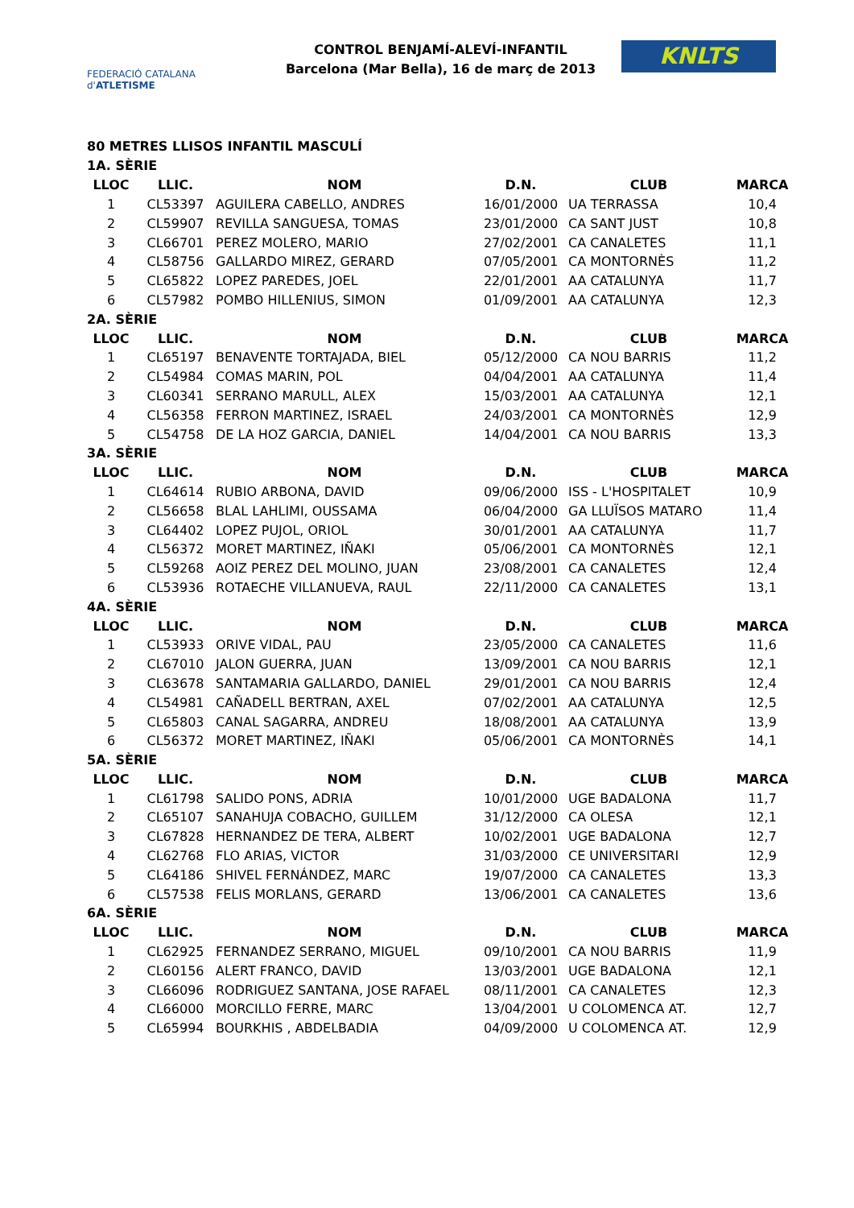FEDERACIÓ CATALANA d'ATLETISME
CONTROL BENJAMÍ-ALEVÍ-INFANTIL
Barcelona (Mar Bella), 16 de març de 2013
KNLTS
80 METRES LLISOS INFANTIL MASCULÍ
| 1A. SÈRIE | | | | | |
| LLOC | LLIC. | NOM | D.N. | CLUB | MARCA |
| 1 | CL53397 | AGUILERA CABELLO, ANDRES | 16/01/2000 | UA TERRASSA | 10,4 |
| 2 | CL59907 | REVILLA SANGUESA, TOMAS | 23/01/2000 | CA SANT JUST | 10,8 |
| 3 | CL66701 | PEREZ MOLERO, MARIO | 27/02/2001 | CA CANALETES | 11,1 |
| 4 | CL58756 | GALLARDO MIREZ, GERARD | 07/05/2001 | CA MONTORNÈS | 11,2 |
| 5 | CL65822 | LOPEZ PAREDES, JOEL | 22/01/2001 | AA CATALUNYA | 11,7 |
| 6 | CL57982 | POMBO HILLENIUS, SIMON | 01/09/2001 | AA CATALUNYA | 12,3 |
| 2A. SÈRIE | | | | | |
| LLOC | LLIC. | NOM | D.N. | CLUB | MARCA |
| 1 | CL65197 | BENAVENTE TORTAJADA, BIEL | 05/12/2000 | CA NOU BARRIS | 11,2 |
| 2 | CL54984 | COMAS MARIN, POL | 04/04/2001 | AA CATALUNYA | 11,4 |
| 3 | CL60341 | SERRANO MARULL, ALEX | 15/03/2001 | AA CATALUNYA | 12,1 |
| 4 | CL56358 | FERRON MARTINEZ, ISRAEL | 24/03/2001 | CA MONTORNÈS | 12,9 |
| 5 | CL54758 | DE LA HOZ GARCIA, DANIEL | 14/04/2001 | CA NOU BARRIS | 13,3 |
| 3A. SÈRIE | | | | | |
| LLOC | LLIC. | NOM | D.N. | CLUB | MARCA |
| 1 | CL64614 | RUBIO ARBONA, DAVID | 09/06/2000 | ISS - L'HOSPITALET | 10,9 |
| 2 | CL56658 | BLAL LAHLIMI, OUSSAMA | 06/04/2000 | GA LLUÏSOS MATARO | 11,4 |
| 3 | CL64402 | LOPEZ PUJOL, ORIOL | 30/01/2001 | AA CATALUNYA | 11,7 |
| 4 | CL56372 | MORET MARTINEZ, IÑAKI | 05/06/2001 | CA MONTORNÈS | 12,1 |
| 5 | CL59268 | AOIZ PEREZ DEL MOLINO, JUAN | 23/08/2001 | CA CANALETES | 12,4 |
| 6 | CL53936 | ROTAECHE VILLANUEVA, RAUL | 22/11/2000 | CA CANALETES | 13,1 |
| 4A. SÈRIE | | | | | |
| LLOC | LLIC. | NOM | D.N. | CLUB | MARCA |
| 1 | CL53933 | ORIVE VIDAL, PAU | 23/05/2000 | CA CANALETES | 11,6 |
| 2 | CL67010 | JALON GUERRA, JUAN | 13/09/2001 | CA NOU BARRIS | 12,1 |
| 3 | CL63678 | SANTAMARIA GALLARDO, DANIEL | 29/01/2001 | CA NOU BARRIS | 12,4 |
| 4 | CL54981 | CAÑADELL BERTRAN, AXEL | 07/02/2001 | AA CATALUNYA | 12,5 |
| 5 | CL65803 | CANAL SAGARRA, ANDREU | 18/08/2001 | AA CATALUNYA | 13,9 |
| 6 | CL56372 | MORET MARTINEZ, IÑAKI | 05/06/2001 | CA MONTORNÈS | 14,1 |
| 5A. SÈRIE | | | | | |
| LLOC | LLIC. | NOM | D.N. | CLUB | MARCA |
| 1 | CL61798 | SALIDO PONS, ADRIA | 10/01/2000 | UGE BADALONA | 11,7 |
| 2 | CL65107 | SANAHUJA COBACHO, GUILLEM | 31/12/2000 | CA OLESA | 12,1 |
| 3 | CL67828 | HERNANDEZ DE TERA, ALBERT | 10/02/2001 | UGE BADALONA | 12,7 |
| 4 | CL62768 | FLO ARIAS, VICTOR | 31/03/2000 | CE UNIVERSITARI | 12,9 |
| 5 | CL64186 | SHIVEL FERNÁNDEZ, MARC | 19/07/2000 | CA CANALETES | 13,3 |
| 6 | CL57538 | FELIS MORLANS, GERARD | 13/06/2001 | CA CANALETES | 13,6 |
| 6A. SÈRIE | | | | | |
| LLOC | LLIC. | NOM | D.N. | CLUB | MARCA |
| 1 | CL62925 | FERNANDEZ SERRANO, MIGUEL | 09/10/2001 | CA NOU BARRIS | 11,9 |
| 2 | CL60156 | ALERT FRANCO, DAVID | 13/03/2001 | UGE BADALONA | 12,1 |
| 3 | CL66096 | RODRIGUEZ SANTANA, JOSE RAFAEL | 08/11/2001 | CA CANALETES | 12,3 |
| 4 | CL66000 | MORCILLO FERRE, MARC | 13/04/2001 | U COLOMENCA AT. | 12,7 |
| 5 | CL65994 | BOURKHIS , ABDELBADIA | 04/09/2000 | U COLOMENCA AT. | 12,9 |